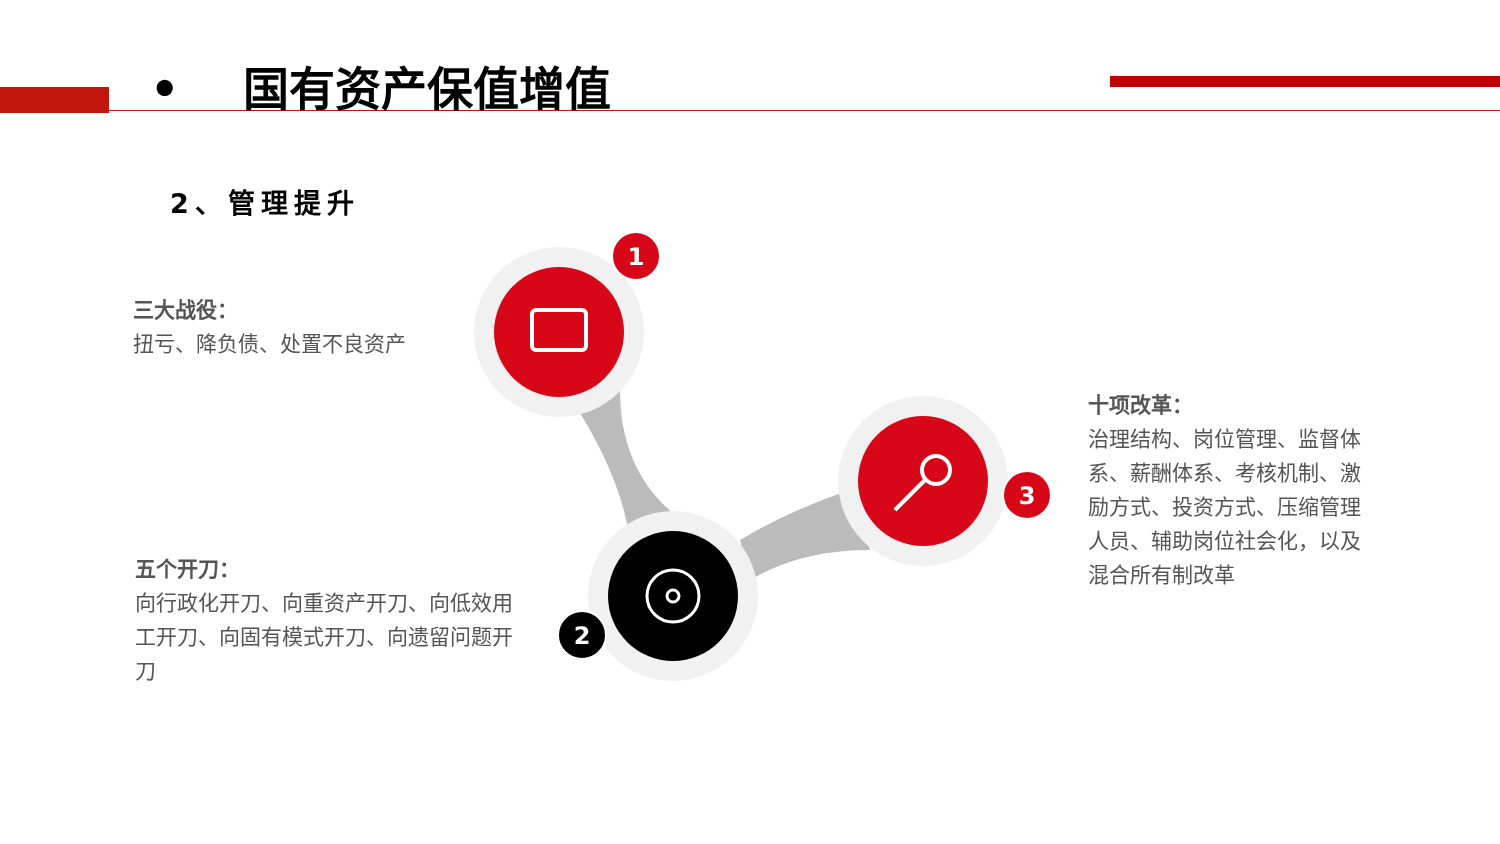• 国有资产保值增值
2、管理提升
1
2
3
三大战役：
扭亏、降负债、处置不良资产
五个开刀：
向行政化开刀、向重资产开刀、向低效用工开刀、向固有模式开刀、向遗留问题开刀
十项改革：
治理结构、岗位管理、监督体系、薪酬体系、考核机制、激励方式、投资方式、压缩管理人员、辅助岗位社会化，以及混合所有制改革